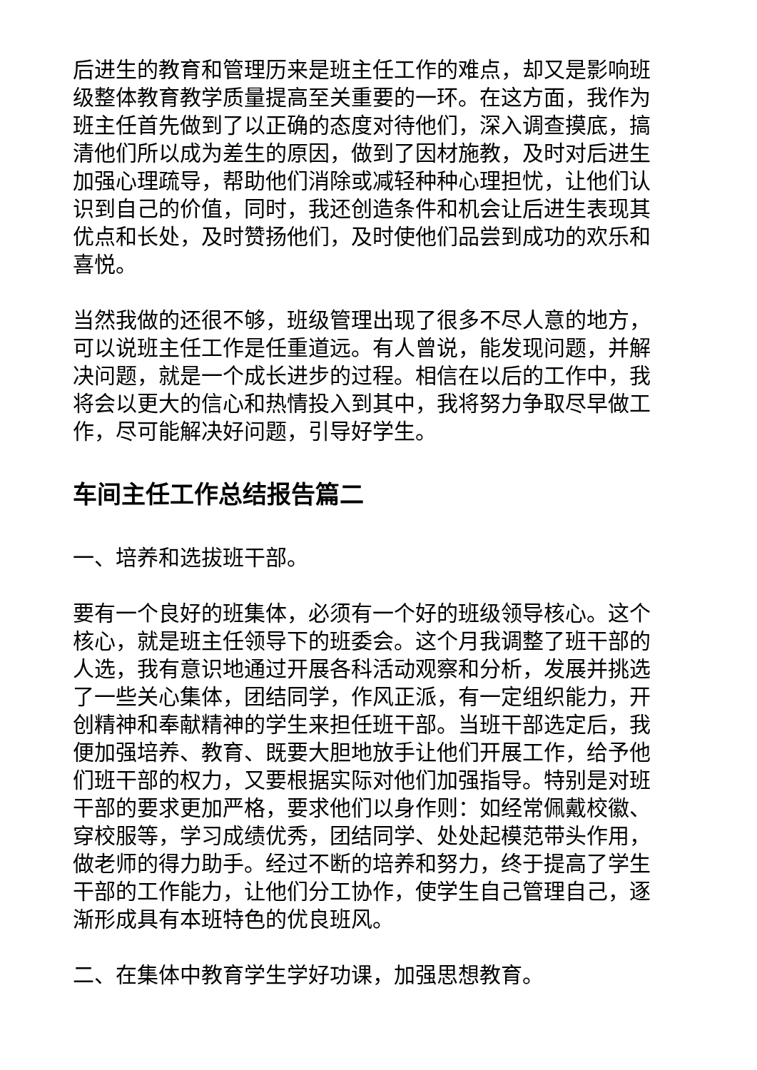后进生的教育和管理历来是班主任工作的难点，却又是影响班级整体教育教学质量提高至关重要的一环。在这方面，我作为班主任首先做到了以正确的态度对待他们，深入调查摸底，搞清他们所以成为差生的原因，做到了因材施教，及时对后进生加强心理疏导，帮助他们消除或减轻种种心理担忧，让他们认识到自己的价值，同时，我还创造条件和机会让后进生表现其优点和长处，及时赞扬他们，及时使他们品尝到成功的欢乐和喜悦。
当然我做的还很不够，班级管理出现了很多不尽人意的地方，可以说班主任工作是任重道远。有人曾说，能发现问题，并解决问题，就是一个成长进步的过程。相信在以后的工作中，我将会以更大的信心和热情投入到其中，我将努力争取尽早做工作，尽可能解决好问题，引导好学生。
车间主任工作总结报告篇二
一、培养和选拔班干部。
要有一个良好的班集体，必须有一个好的班级领导核心。这个核心，就是班主任领导下的班委会。这个月我调整了班干部的人选，我有意识地通过开展各科活动观察和分析，发展并挑选了一些关心集体，团结同学，作风正派，有一定组织能力，开创精神和奉献精神的学生来担任班干部。当班干部选定后，我便加强培养、教育、既要大胆地放手让他们开展工作，给予他们班干部的权力，又要根据实际对他们加强指导。特别是对班干部的要求更加严格，要求他们以身作则：如经常佩戴校徽、穿校服等，学习成绩优秀，团结同学、处处起模范带头作用，做老师的得力助手。经过不断的培养和努力，终于提高了学生干部的工作能力，让他们分工协作，使学生自己管理自己，逐渐形成具有本班特色的优良班风。
二、在集体中教育学生学好功课，加强思想教育。